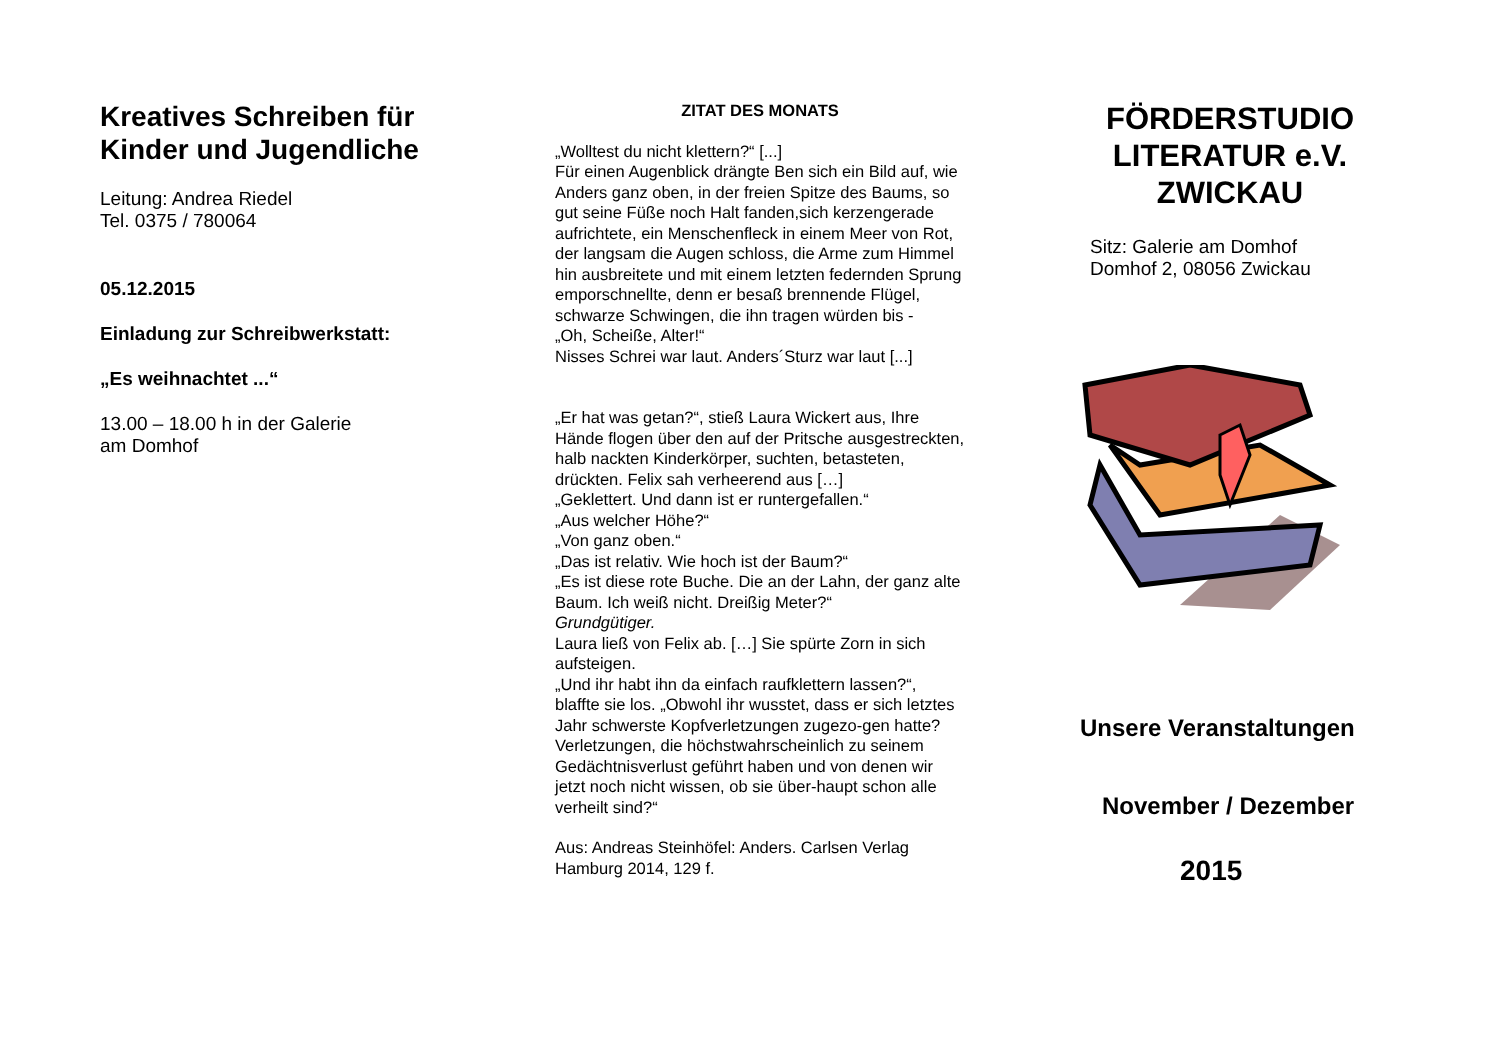Kreatives Schreiben für Kinder und Jugendliche
Leitung: Andrea Riedel
Tel. 0375 / 780064
05.12.2015
Einladung zur Schreibwerkstatt:
„Es weihnachtet ...“
13.00 – 18.00 h in der Galerie
am Domhof
ZITAT DES MONATS
„Wolltest du nicht klettern?“ [...]
Für einen Augenblick drängte Ben sich ein Bild auf, wie Anders ganz oben, in der freien Spitze des Baums, so gut seine Füße noch Halt fanden,sich kerzengerade aufrichtete, ein Menschenfleck in einem Meer von Rot, der langsam die Augen schloss, die Arme zum Himmel hin ausbreitete und mit einem letzten federnden Sprung emporschnellte, denn er besaß brennende Flügel, schwarze Schwingen, die ihn tragen würden bis -
„Oh, Scheiße, Alter!“
Nisses Schrei war laut. Anders´Sturz war laut [...]
„Er hat was getan?“, stieß Laura Wickert aus, Ihre Hände flogen über den auf der Pritsche ausgestreckten, halb nackten Kinderkörper, suchten, betasteten, drückten. Felix sah verheerend aus […]
„Geklettert. Und dann ist er runtergefallen.“
„Aus welcher Höhe?“
„Von ganz oben.“
„Das ist relativ. Wie hoch ist der Baum?“
„Es ist diese rote Buche. Die an der Lahn, der ganz alte Baum. Ich weiß nicht. Dreißig Meter?“
Grundgütiger.
Laura ließ von Felix ab. […] Sie spürte Zorn in sich aufsteigen.
„Und ihr habt ihn da einfach raufklettern lassen?“, blaffte sie los. „Obwohl ihr wusstet, dass er sich letztes Jahr schwerste Kopfverletzungen zugezo-gen hatte? Verletzungen, die höchstwahrscheinlich zu seinem Gedächtnisverlust geführt haben und von denen wir jetzt noch nicht wissen, ob sie über-haupt schon alle verheilt sind?“
Aus: Andreas Steinhöfel: Anders. Carlsen Verlag Hamburg 2014, 129 f.
FÖRDERSTUDIO LITERATUR e.V. ZWICKAU
Sitz: Galerie am Domhof
Domhof 2, 08056 Zwickau
Unsere Veranstaltungen
November / Dezember
2015